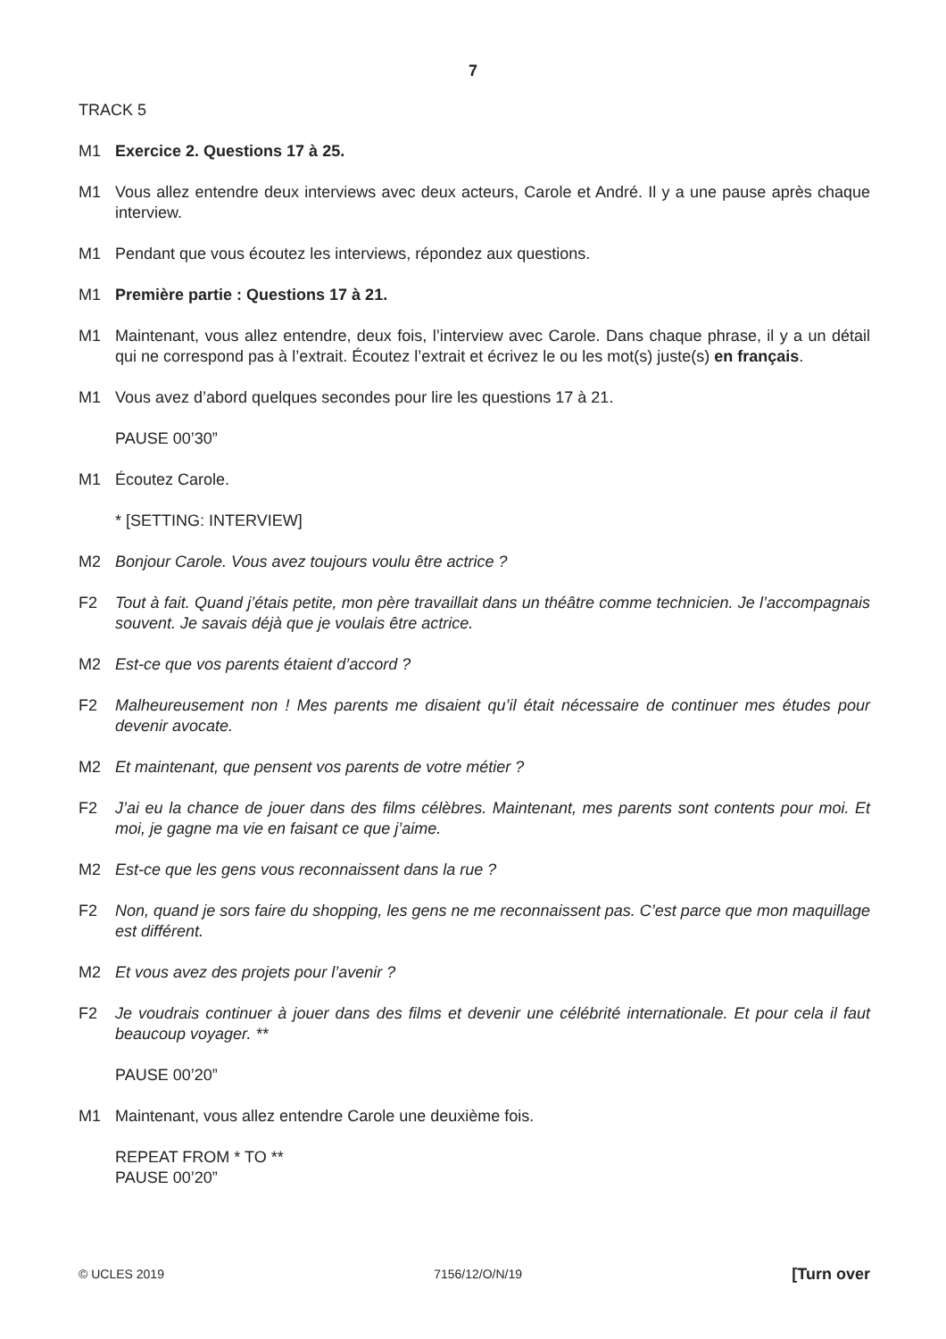7
TRACK 5
M1 Exercice 2. Questions 17 à 25.
M1 Vous allez entendre deux interviews avec deux acteurs, Carole et André. Il y a une pause après chaque interview.
M1 Pendant que vous écoutez les interviews, répondez aux questions.
M1 Première partie : Questions 17 à 21.
M1 Maintenant, vous allez entendre, deux fois, l’interview avec Carole. Dans chaque phrase, il y a un détail qui ne correspond pas à l’extrait. Écoutez l’extrait et écrivez le ou les mot(s) juste(s) en français.
M1 Vous avez d’abord quelques secondes pour lire les questions 17 à 21.
PAUSE 00’30”
M1 Écoutez Carole.
* [SETTING: INTERVIEW]
M2 Bonjour Carole. Vous avez toujours voulu être actrice ?
F2 Tout à fait. Quand j’étais petite, mon père travaillait dans un théâtre comme technicien. Je l’accompagnais souvent. Je savais déjà que je voulais être actrice.
M2 Est-ce que vos parents étaient d’accord ?
F2 Malheureusement non ! Mes parents me disaient qu’il était nécessaire de continuer mes études pour devenir avocate.
M2 Et maintenant, que pensent vos parents de votre métier ?
F2 J’ai eu la chance de jouer dans des films célèbres. Maintenant, mes parents sont contents pour moi. Et moi, je gagne ma vie en faisant ce que j’aime.
M2 Est-ce que les gens vous reconnaissent dans la rue ?
F2 Non, quand je sors faire du shopping, les gens ne me reconnaissent pas. C’est parce que mon maquillage est différent.
M2 Et vous avez des projets pour l’avenir ?
F2 Je voudrais continuer à jouer dans des films et devenir une célébrité internationale. Et pour cela il faut beaucoup voyager. **
PAUSE 00’20”
M1 Maintenant, vous allez entendre Carole une deuxième fois.
REPEAT FROM * TO **
PAUSE 00’20”
© UCLES 2019 7156/12/O/N/19 [Turn over